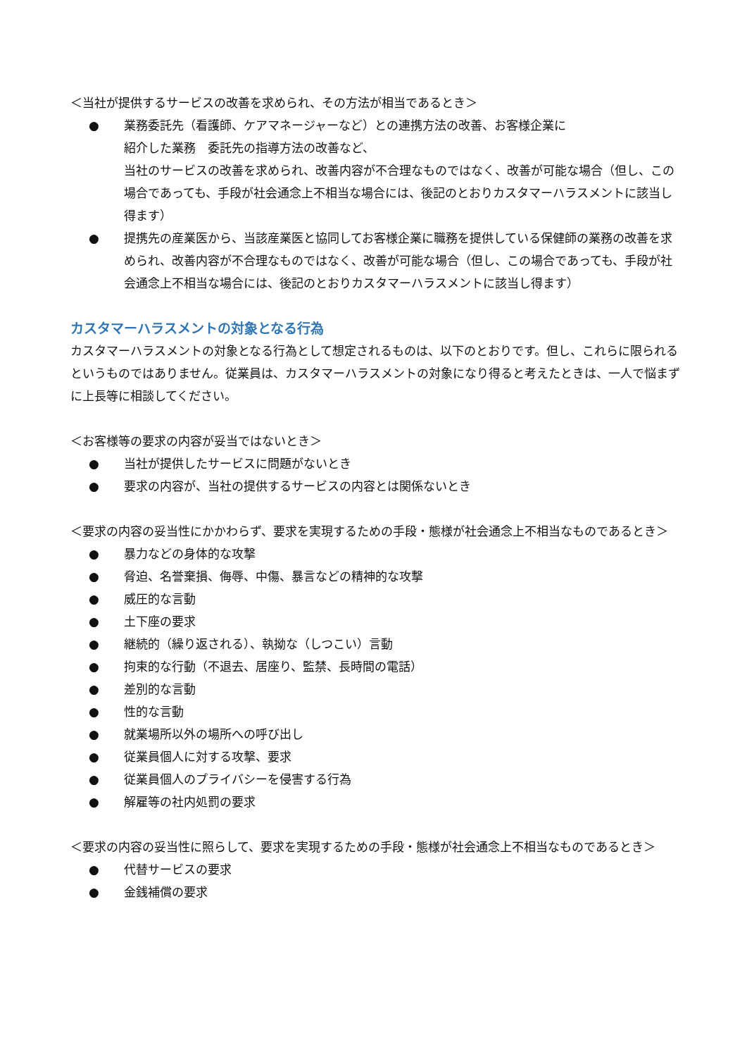＜当社が提供するサービスの改善を求められ、その方法が相当であるとき＞
● 業務委託先（看護師、ケアマネージャーなど）との連携方法の改善、お客様企業に
紹介した業務　委託先の指導方法の改善など、
当社のサービスの改善を求められ、改善内容が不合理なものではなく、改善が可能な場合（但し、この場合であっても、手段が社会通念上不相当な場合には、後記のとおりカスタマーハラスメントに該当し得ます）
● 提携先の産業医から、当該産業医と協同してお客様企業に職務を提供している保健師の業務の改善を求められ、改善内容が不合理なものではなく、改善が可能な場合（但し、この場合であっても、手段が社会通念上不相当な場合には、後記のとおりカスタマーハラスメントに該当し得ます）
カスタマーハラスメントの対象となる行為
カスタマーハラスメントの対象となる行為として想定されるものは、以下のとおりです。但し、これらに限られるというものではありません。従業員は、カスタマーハラスメントの対象になり得ると考えたときは、一人で悩まずに上長等に相談してください。
＜お客様等の要求の内容が妥当ではないとき＞
● 当社が提供したサービスに問題がないとき
● 要求の内容が、当社の提供するサービスの内容とは関係ないとき
＜要求の内容の妥当性にかかわらず、要求を実現するための手段・態様が社会通念上不相当なものであるとき＞
● 暴力などの身体的な攻撃
● 脅迫、名誉棄損、侮辱、中傷、暴言などの精神的な攻撃
● 威圧的な言動
● 土下座の要求
● 継続的（繰り返される）、執拗な（しつこい）言動
● 拘束的な行動（不退去、居座り、監禁、長時間の電話）
● 差別的な言動
● 性的な言動
● 就業場所以外の場所への呼び出し
● 従業員個人に対する攻撃、要求
● 従業員個人のプライバシーを侵害する行為
● 解雇等の社内処罰の要求
＜要求の内容の妥当性に照らして、要求を実現するための手段・態様が社会通念上不相当なものであるとき＞
● 代替サービスの要求
● 金銭補償の要求